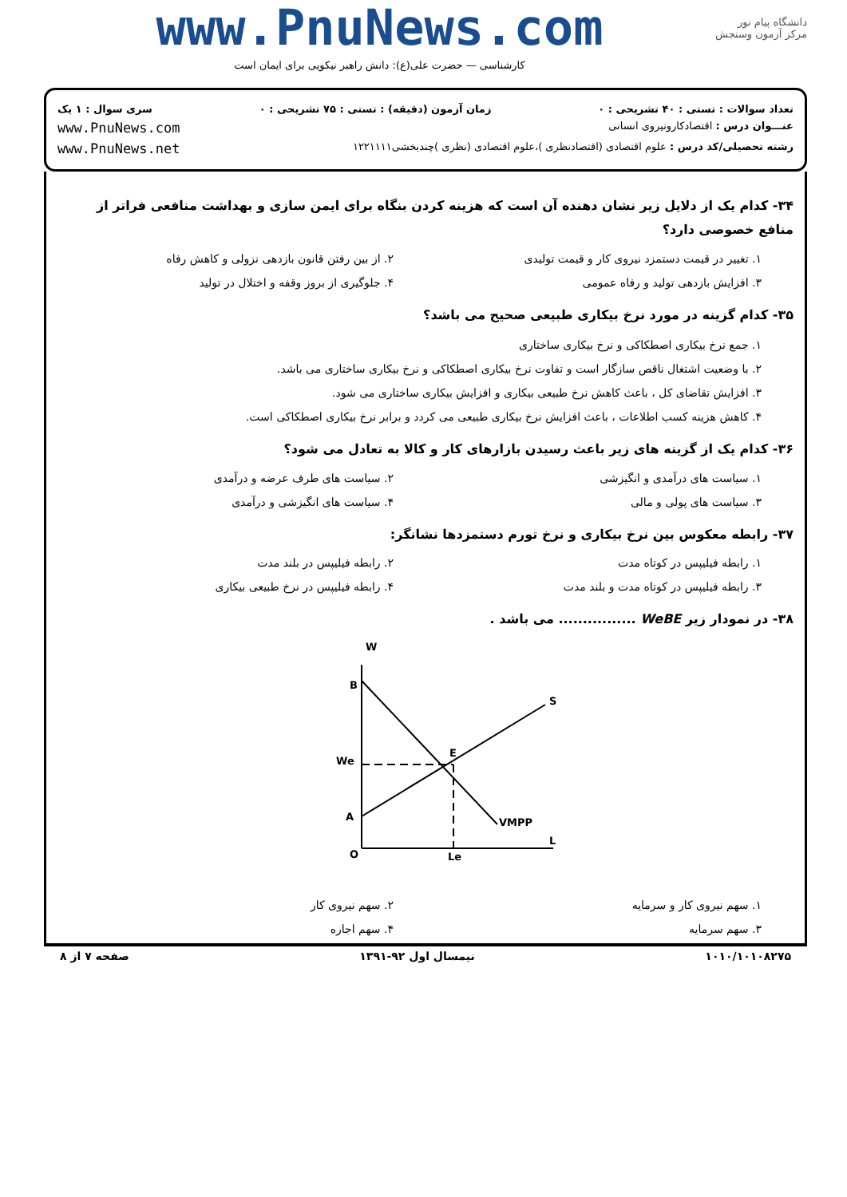دانشگاه پیام نور
مرکز آزمون وسنجش
www.PnuNews.com
کارشناسی — حضرت علی(ع): دانش راهبر نیکویی برای ایمان است
تعداد سوالات : تستی : ۴۰ تشریحی : ۰ زمان آزمون (دقیقه) : تستی : ۷۵ تشریحی : ۰ سری سوال : ۱ یک
عنـــوان درس : اقتصادکارونیروی انسانی www.PnuNews.com
رشته تحصیلی/کد درس : علوم اقتصادی (اقتصادنظری )،علوم اقتصادی (نظری )چندبخشی۱۲۲۱۱۱۱ www.PnuNews.net
۳۴- کدام یک از دلایل زیر نشان دهنده آن است که هزینه کردن بنگاه برای ایمن سازی و بهداشت منافعی فراتر از منافع خصوصی دارد؟
۱. تغییر در قیمت دستمزد نیروی کار و قیمت تولیدی ۲. از بین رفتن قانون بازدهی نزولی و کاهش رفاه ۳. افزایش بازدهی تولید و رفاه عمومی ۴. جلوگیری از بروز وقفه و اختلال در تولید
۳۵- کدام گزینه در مورد نرخ بیکاری طبیعی صحیح می باشد؟
۱. جمع نرخ بیکاری اصطکاکی و نرخ بیکاری ساختاری
۲. با وضعیت اشتغال ناقص سازگار است و تفاوت نرخ بیکاری اصطکاکی و نرخ بیکاری ساختاری می باشد.
۳. افزایش تقاضای کل ، باعث کاهش نرخ طبیعی بیکاری و افزایش بیکاری ساختاری می شود.
۴. کاهش هزینه کسب اطلاعات ، باعث افزایش نرخ بیکاری طبیعی می کردد و برابر نرخ بیکاری اصطکاکی است.
۳۶- کدام یک از گزینه های زیر باعث رسیدن بازارهای کار و کالا به تعادل می شود؟
۱. سیاست های درآمدی و انگیزشی ۲. سیاست های طرف عرضه و درآمدی ۳. سیاست های پولی و مالی ۴. سیاست های انگیزشی و درآمدی
۳۷- رابطه معکوس بین نرخ بیکاری و نرخ تورم دستمزدها نشانگر:
۱. رابطه فیلیپس در کوتاه مدت ۲. رابطه فیلیپس در بلند مدت ۳. رابطه فیلیپس در کوتاه مدت و بلند مدت ۴. رابطه فیلیپس در نرخ طبیعی بیکاری
۳۸- در نمودار زیر WeBE ................ می باشد .
W
B
We
A
O
Le
E
S
VMPP
L
۱. سهم نیروی کار و سرمایه ۲. سهم نیروی کار ۳. سهم سرمایه ۴. سهم اجاره
۱۰۱۰/۱۰۱۰۸۲۷۵ نیمسال اول ۹۲-۱۳۹۱ صفحه ۷ از ۸